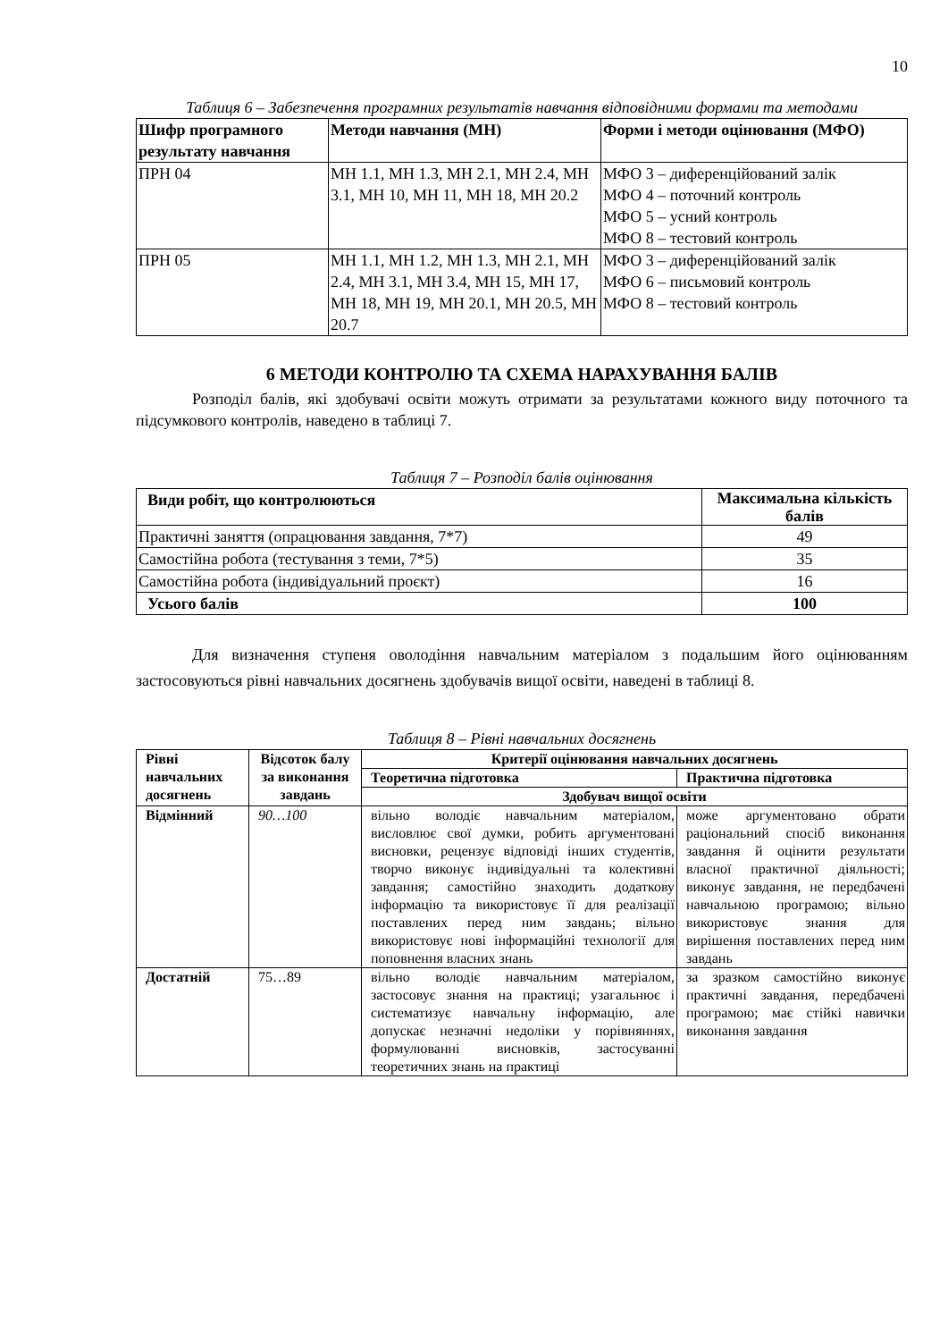10
Таблиця 6 – Забезпечення програмних результатів навчання відповідними формами та методами
| Шифр програмного результату навчання | Методи навчання (МН) | Форми і методи оцінювання (МФО) |
| --- | --- | --- |
| ПРН 04 | МН 1.1, МН 1.3, МН 2.1, МН 2.4, МН 3.1, МН 10, МН 11, МН 18, МН 20.2 | МФО 3 – диференційований залік МФО 4 – поточний контроль МФО 5 – усний контроль МФО 8 – тестовий контроль |
| ПРН 05 | МН 1.1, МН 1.2, МН 1.3, МН 2.1, МН 2.4, МН 3.1, МН 3.4, МН 15, МН 17, МН 18, МН 19, МН 20.1, МН 20.5, МН 20.7 | МФО 3 – диференційований залік МФО 6 – письмовий контроль МФО 8 – тестовий контроль |
6 МЕТОДИ КОНТРОЛЮ ТА СХЕМА НАРАХУВАННЯ БАЛІВ
Розподіл балів, які здобувачі освіти можуть отримати за результатами кожного виду поточного та підсумкового контролів, наведено в таблиці 7.
Таблиця 7 – Розподіл балів оцінювання
| Види робіт, що контролюються | Максимальна кількість балів |
| --- | --- |
| Практичні заняття (опрацювання завдання, 7*7) | 49 |
| Самостійна робота (тестування з теми, 7*5) | 35 |
| Самостійна робота (індивідуальний проєкт) | 16 |
| Усього балів | 100 |
Для визначення ступеня оволодіння навчальним матеріалом з подальшим його оцінюванням застосовуються рівні навчальних досягнень здобувачів вищої освіти, наведені в таблиці 8.
Таблиця 8 – Рівні навчальних досягнень
| Рівні навчальних досягнень | Відсоток балу за виконання завдань | Критерії оцінювання навчальних досягнень | |
| --- | --- | --- | --- |
| | | Теоретична підготовка | Практична підготовка |
| | | Здобувач вищої освіти | |
| Відмінний | 90…100 | вільно володіє навчальним матеріалом, висловлює свої думки, робить аргументовані висновки, рецензує відповіді інших студентів, творчо виконує індивідуальні та колективні завдання; самостійно знаходить додаткову інформацію та використовує її для реалізації поставлених перед ним завдань; вільно використовує нові інформаційні технології для поповнення власних знань | може аргументовано обрати раціональний спосіб виконання завдання й оцінити результати власної практичної діяльності; виконує завдання, не передбачені навчальною програмою; вільно використовує знання для вирішення поставлених перед ним завдань |
| Достатній | 75…89 | вільно володіє навчальним матеріалом, застосовує знання на практиці; узагальнює і систематизує навчальну інформацію, але допускає незначні недоліки у порівняннях, формулюванні висновків, застосуванні теоретичних знань на практиці | за зразком самостійно виконує практичні завдання, передбачені програмою; має стійкі навички виконання завдання |